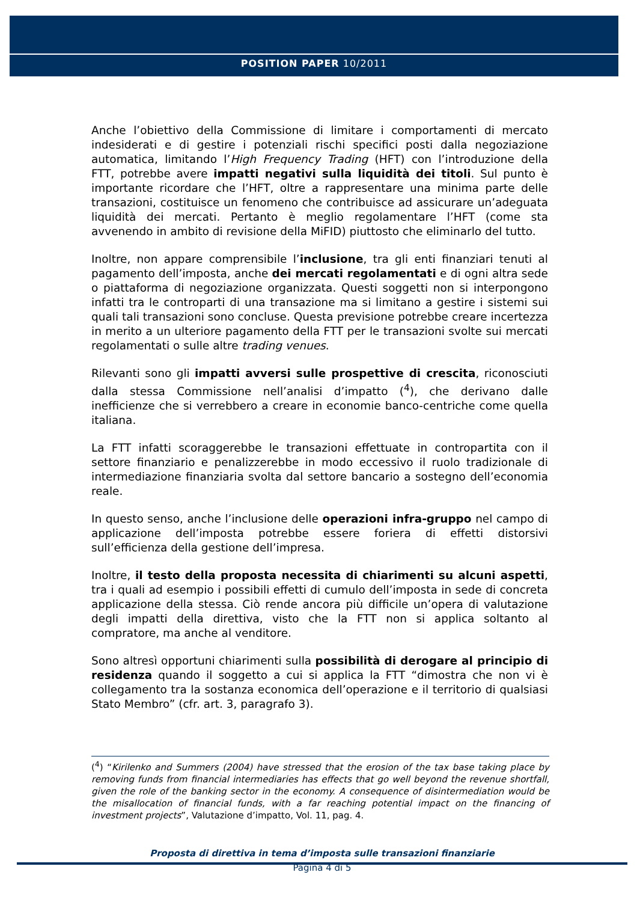POSITION PAPER 10/2011
Anche l’obiettivo della Commissione di limitare i comportamenti di mercato indesiderati e di gestire i potenziali rischi specifici posti dalla negoziazione automatica, limitando l’High Frequency Trading (HFT) con l’introduzione della FTT, potrebbe avere impatti negativi sulla liquidità dei titoli. Sul punto è importante ricordare che l’HFT, oltre a rappresentare una minima parte delle transazioni, costituisce un fenomeno che contribuisce ad assicurare un’adeguata liquidità dei mercati. Pertanto è meglio regolamentare l’HFT (come sta avvenendo in ambito di revisione della MiFID) piuttosto che eliminarlo del tutto.
Inoltre, non appare comprensibile l’inclusione, tra gli enti finanziari tenuti al pagamento dell’imposta, anche dei mercati regolamentati e di ogni altra sede o piattaforma di negoziazione organizzata. Questi soggetti non si interpongono infatti tra le controparti di una transazione ma si limitano a gestire i sistemi sui quali tali transazioni sono concluse. Questa previsione potrebbe creare incertezza in merito a un ulteriore pagamento della FTT per le transazioni svolte sui mercati regolamentati o sulle altre trading venues.
Rilevanti sono gli impatti avversi sulle prospettive di crescita, riconosciuti dalla stessa Commissione nell’analisi d’impatto (<sup>4</sup>), che derivano dalle inefficienze che si verrebbero a creare in economie banco-centriche come quella italiana.
La FTT infatti scoraggerebbe le transazioni effettuate in contropartita con il settore finanziario e penalizzerebbe in modo eccessivo il ruolo tradizionale di intermediazione finanziaria svolta dal settore bancario a sostegno dell’economia reale.
In questo senso, anche l’inclusione delle operazioni infra-gruppo nel campo di applicazione dell’imposta potrebbe essere foriera di effetti distorsivi sull’efficienza della gestione dell’impresa.
Inoltre, il testo della proposta necessita di chiarimenti su alcuni aspetti, tra i quali ad esempio i possibili effetti di cumulo dell’imposta in sede di concreta applicazione della stessa. Ciò rende ancora più difficile un’opera di valutazione degli impatti della direttiva, visto che la FTT non si applica soltanto al compratore, ma anche al venditore.
Sono altresì opportuni chiarimenti sulla possibilità di derogare al principio di residenza quando il soggetto a cui si applica la FTT “dimostra che non vi è collegamento tra la sostanza economica dell’operazione e il territorio di qualsiasi Stato Membro” (cfr. art. 3, paragrafo 3).
(<sup>4</sup>) “Kirilenko and Summers (2004) have stressed that the erosion of the tax base taking place by removing funds from financial intermediaries has effects that go well beyond the revenue shortfall, given the role of the banking sector in the economy. A consequence of disintermediation would be the misallocation of financial funds, with a far reaching potential impact on the financing of investment projects”, Valutazione d’impatto, Vol. 11, pag. 4.
Proposta di direttiva in tema d’imposta sulle transazioni finanziarie
Pagina 4 di 5